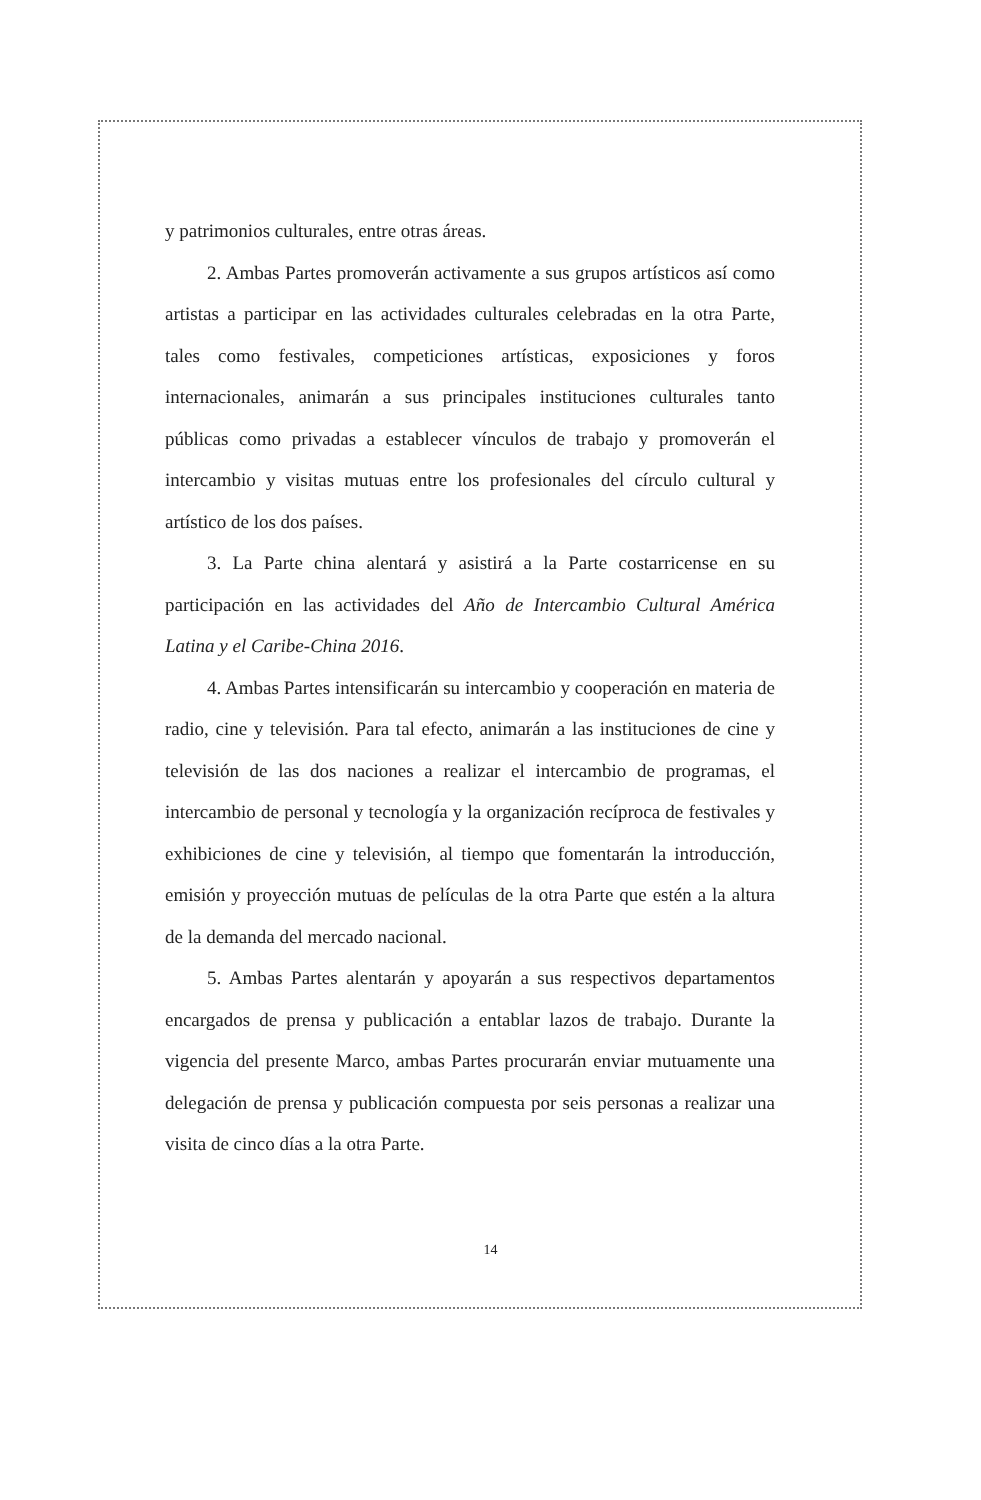y patrimonios culturales, entre otras áreas.
2. Ambas Partes promoverán activamente a sus grupos artísticos así como artistas a participar en las actividades culturales celebradas en la otra Parte, tales como festivales, competiciones artísticas, exposiciones y foros internacionales, animarán a sus principales instituciones culturales tanto públicas como privadas a establecer vínculos de trabajo y promoverán el intercambio y visitas mutuas entre los profesionales del círculo cultural y artístico de los dos países.
3. La Parte china alentará y asistirá a la Parte costarricense en su participación en las actividades del Año de Intercambio Cultural América Latina y el Caribe-China 2016.
4. Ambas Partes intensificarán su intercambio y cooperación en materia de radio, cine y televisión. Para tal efecto, animarán a las instituciones de cine y televisión de las dos naciones a realizar el intercambio de programas, el intercambio de personal y tecnología y la organización recíproca de festivales y exhibiciones de cine y televisión, al tiempo que fomentarán la introducción, emisión y proyección mutuas de películas de la otra Parte que estén a la altura de la demanda del mercado nacional.
5. Ambas Partes alentarán y apoyarán a sus respectivos departamentos encargados de prensa y publicación a entablar lazos de trabajo. Durante la vigencia del presente Marco, ambas Partes procurarán enviar mutuamente una delegación de prensa y publicación compuesta por seis personas a realizar una visita de cinco días a la otra Parte.
14